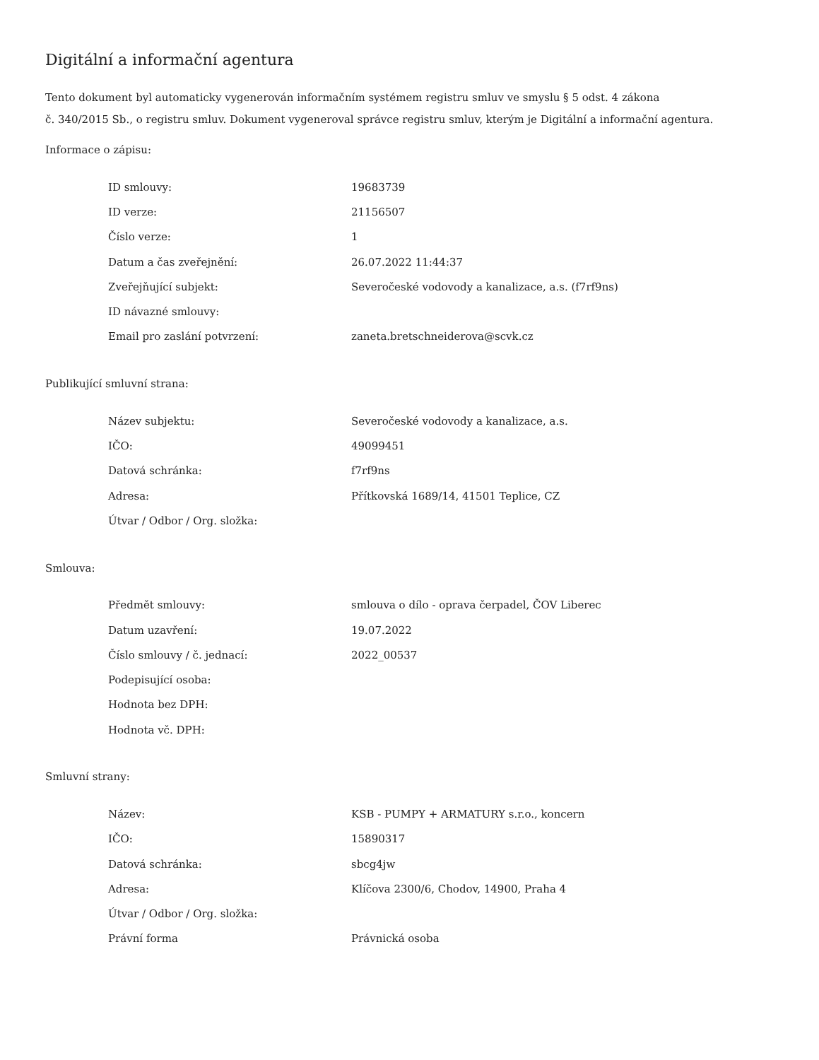Digitální a informační agentura
Tento dokument byl automaticky vygenerován informačním systémem registru smluv ve smyslu § 5 odst. 4 zákona
č. 340/2015 Sb., o registru smluv. Dokument vygeneroval správce registru smluv, kterým je Digitální a informační agentura.
Informace o zápisu:
| ID smlouvy: | 19683739 |
| ID verze: | 21156507 |
| Číslo verze: | 1 |
| Datum a čas zveřejnění: | 26.07.2022 11:44:37 |
| Zveřejňující subjekt: | Severočeské vodovody a kanalizace, a.s. (f7rf9ns) |
| ID návazné smlouvy: | |
| Email pro zaslání potvrzení: | zaneta.bretschneiderova@scvk.cz |
Publikující smluvní strana:
| Název subjektu: | Severočeské vodovody a kanalizace, a.s. |
| IČO: | 49099451 |
| Datová schránka: | f7rf9ns |
| Adresa: | Přítkovská 1689/14, 41501 Teplice, CZ |
| Útvar / Odbor / Org. složka: | |
Smlouva:
| Předmět smlouvy: | smlouva o dílo - oprava čerpadel, ČOV Liberec |
| Datum uzavření: | 19.07.2022 |
| Číslo smlouvy / č. jednací: | 2022_00537 |
| Podepisující osoba: | |
| Hodnota bez DPH: | |
| Hodnota vč. DPH: | |
Smluvní strany:
| Název: | KSB - PUMPY + ARMATURY s.r.o., koncern |
| IČO: | 15890317 |
| Datová schránka: | sbcg4jw |
| Adresa: | Klíčova 2300/6, Chodov, 14900, Praha 4 |
| Útvar / Odbor / Org. složka: | |
| Právní forma | Právnická osoba |